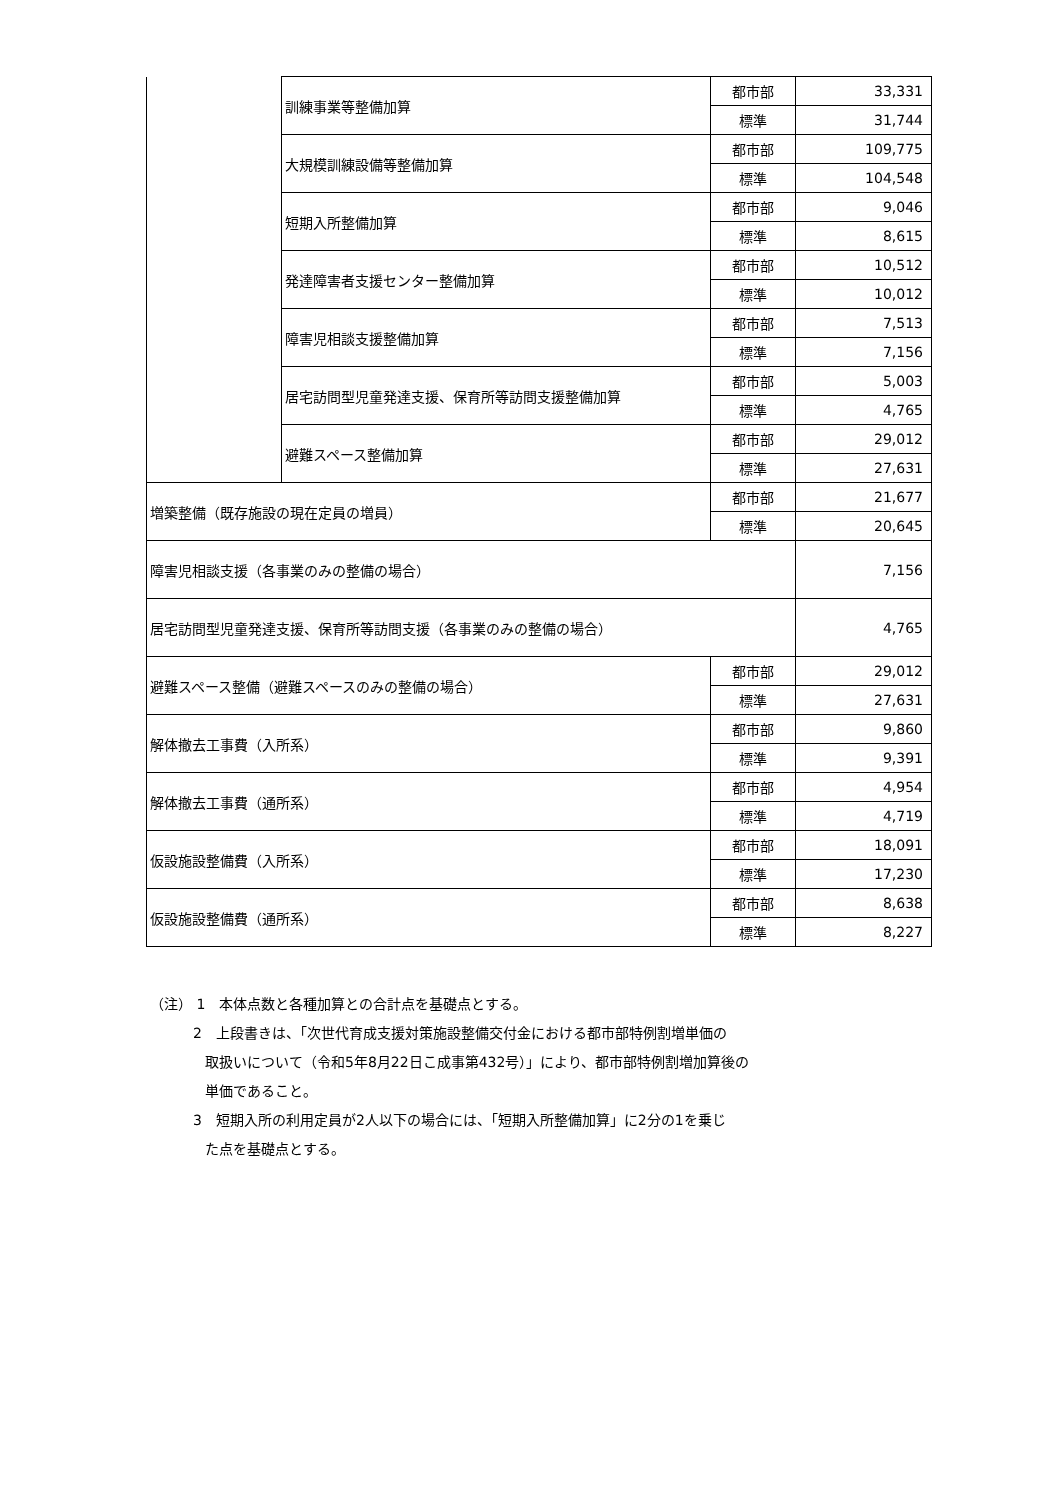| | 訓練事業等整備加算 | 都市部 | 33,331 |
| | | 標準 | 31,744 |
| | 大規模訓練設備等整備加算 | 都市部 | 109,775 |
| | | 標準 | 104,548 |
| | 短期入所整備加算 | 都市部 | 9,046 |
| | | 標準 | 8,615 |
| | 発達障害者支援センター整備加算 | 都市部 | 10,512 |
| | | 標準 | 10,012 |
| | 障害児相談支援整備加算 | 都市部 | 7,513 |
| | | 標準 | 7,156 |
| | 居宅訪問型児童発達支援、保育所等訪問支援整備加算 | 都市部 | 5,003 |
| | | 標準 | 4,765 |
| | 避難スペース整備加算 | 都市部 | 29,012 |
| | | 標準 | 27,631 |
| 増築整備（既存施設の現在定員の増員） | | 都市部 | 21,677 |
| | | 標準 | 20,645 |
| 障害児相談支援（各事業のみの整備の場合） | | | 7,156 |
| 居宅訪問型児童発達支援、保育所等訪問支援（各事業のみの整備の場合） | | | 4,765 |
| 避難スペース整備（避難スペースのみの整備の場合） | | 都市部 | 29,012 |
| | | 標準 | 27,631 |
| 解体撤去工事費（入所系） | | 都市部 | 9,860 |
| | | 標準 | 9,391 |
| 解体撤去工事費（通所系） | | 都市部 | 4,954 |
| | | 標準 | 4,719 |
| 仮設施設整備費（入所系） | | 都市部 | 18,091 |
| | | 標準 | 17,230 |
| 仮設施設整備費（通所系） | | 都市部 | 8,638 |
| | | 標準 | 8,227 |
（注） 1　本体点数と各種加算との合計点を基礎点とする。
2　上段書きは、「次世代育成支援対策施設整備交付金における都市部特例割増単価の
取扱いについて（令和5年8月22日こ成事第432号）」により、都市部特例割増加算後の
単価であること。
3　短期入所の利用定員が2人以下の場合には、「短期入所整備加算」に2分の1を乗じ
た点を基礎点とする。